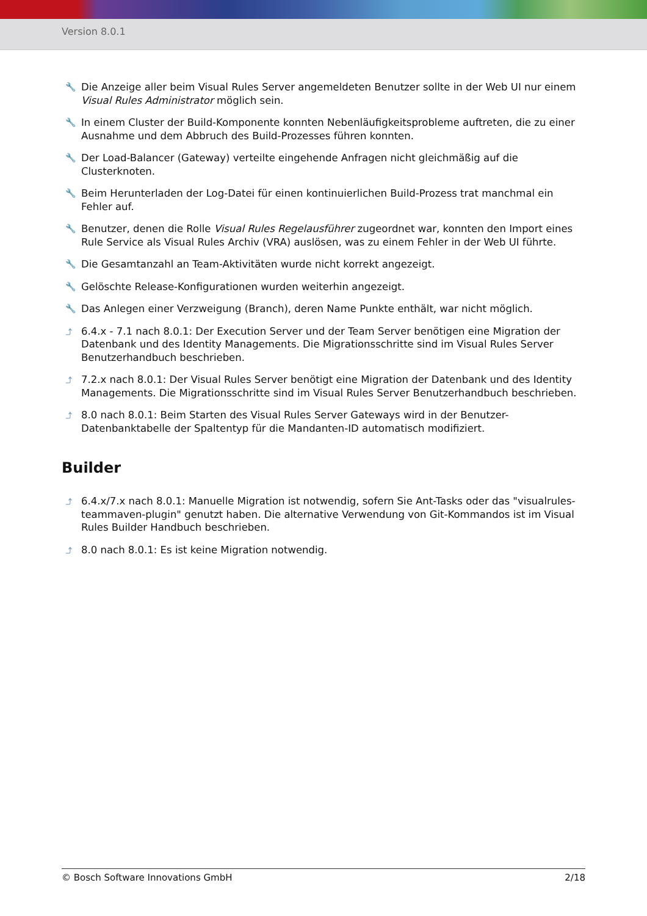Version 8.0.1
🔧 Die Anzeige aller beim Visual Rules Server angemeldeten Benutzer sollte in der Web UI nur einem Visual Rules Administrator möglich sein.
🔧 In einem Cluster der Build-Komponente konnten Nebenläufigkeitsprobleme auftreten, die zu einer Ausnahme und dem Abbruch des Build-Prozesses führen konnten.
🔧 Der Load-Balancer (Gateway) verteilte eingehende Anfragen nicht gleichmäßig auf die Clusterknoten.
🔧 Beim Herunterladen der Log-Datei für einen kontinuierlichen Build-Prozess trat manchmal ein Fehler auf.
🔧 Benutzer, denen die Rolle Visual Rules Regelausführer zugeordnet war, konnten den Import eines Rule Service als Visual Rules Archiv (VRA) auslösen, was zu einem Fehler in der Web UI führte.
🔧 Die Gesamtanzahl an Team-Aktivitäten wurde nicht korrekt angezeigt.
🔧 Gelöschte Release-Konfigurationen wurden weiterhin angezeigt.
🔧 Das Anlegen einer Verzweigung (Branch), deren Name Punkte enthält, war nicht möglich.
⤴ 6.4.x - 7.1 nach 8.0.1: Der Execution Server und der Team Server benötigen eine Migration der Datenbank und des Identity Managements. Die Migrationsschritte sind im Visual Rules Server Benutzerhandbuch beschrieben.
⤴ 7.2.x nach 8.0.1: Der Visual Rules Server benötigt eine Migration der Datenbank und des Identity Managements. Die Migrationsschritte sind im Visual Rules Server Benutzerhandbuch beschrieben.
⤴ 8.0 nach 8.0.1: Beim Starten des Visual Rules Server Gateways wird in der Benutzer-Datenbanktabelle der Spaltentyp für die Mandanten-ID automatisch modifiziert.
Builder
⤴ 6.4.x/7.x nach 8.0.1: Manuelle Migration ist notwendig, sofern Sie Ant-Tasks oder das "visualrules-teammaven-plugin" genutzt haben. Die alternative Verwendung von Git-Kommandos ist im Visual Rules Builder Handbuch beschrieben.
⤴ 8.0 nach 8.0.1: Es ist keine Migration notwendig.
© Bosch Software Innovations GmbH 2/18